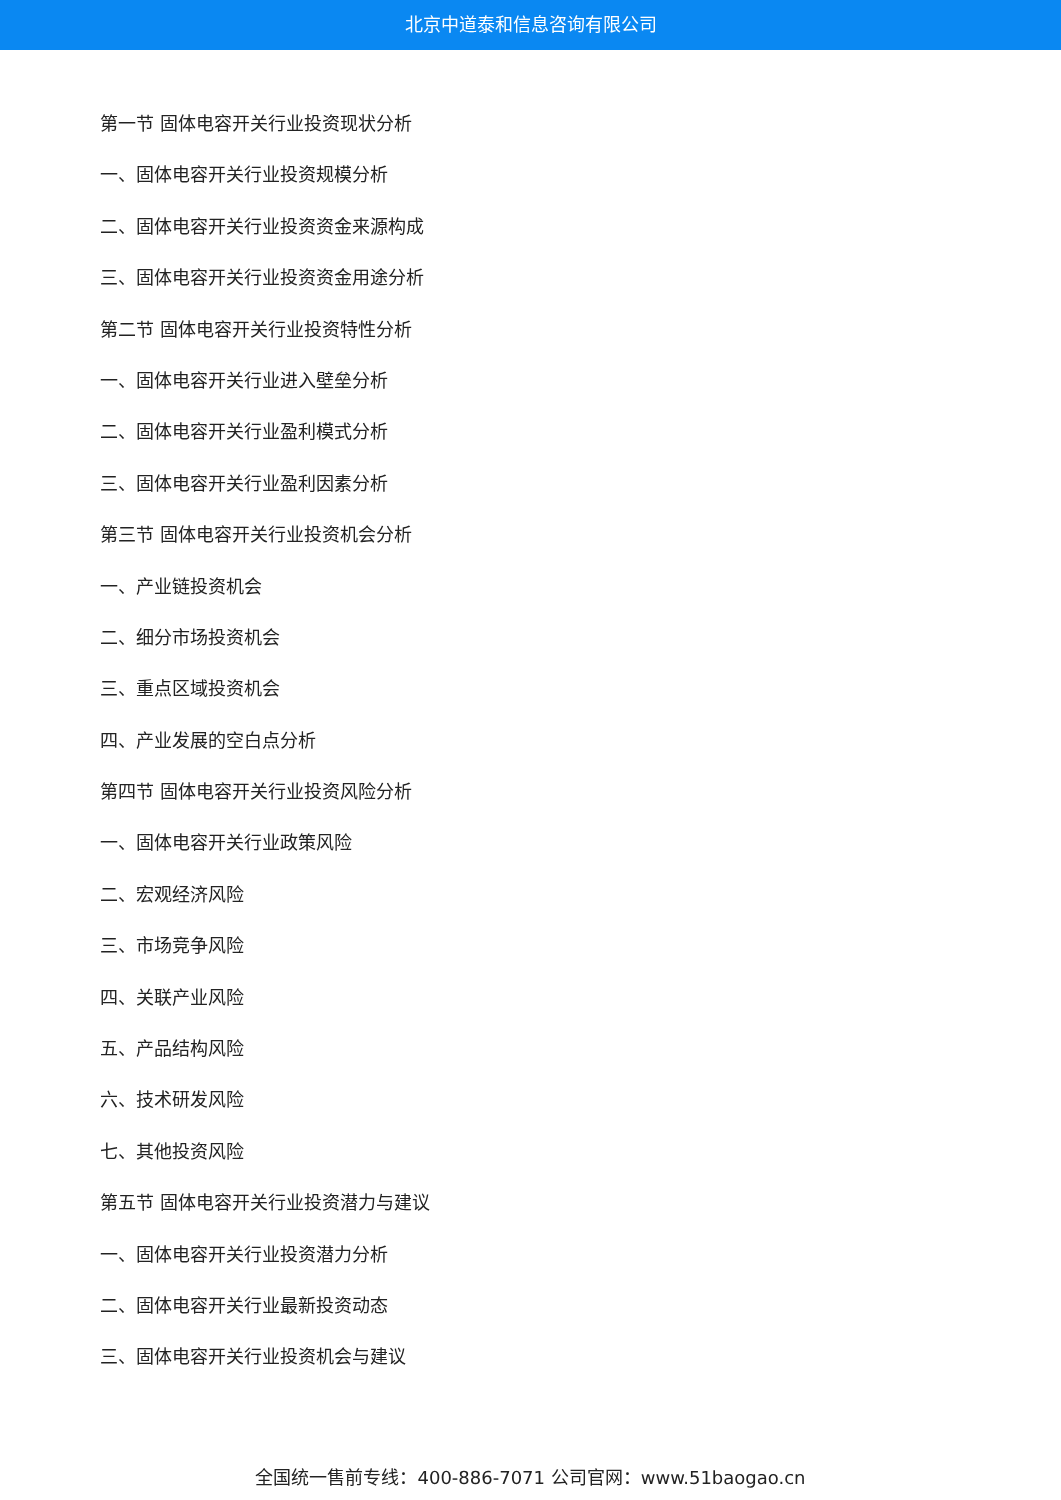北京中道泰和信息咨询有限公司
第一节 固体电容开关行业投资现状分析
一、固体电容开关行业投资规模分析
二、固体电容开关行业投资资金来源构成
三、固体电容开关行业投资资金用途分析
第二节 固体电容开关行业投资特性分析
一、固体电容开关行业进入壁垒分析
二、固体电容开关行业盈利模式分析
三、固体电容开关行业盈利因素分析
第三节 固体电容开关行业投资机会分析
一、产业链投资机会
二、细分市场投资机会
三、重点区域投资机会
四、产业发展的空白点分析
第四节 固体电容开关行业投资风险分析
一、固体电容开关行业政策风险
二、宏观经济风险
三、市场竞争风险
四、关联产业风险
五、产品结构风险
六、技术研发风险
七、其他投资风险
第五节 固体电容开关行业投资潜力与建议
一、固体电容开关行业投资潜力分析
二、固体电容开关行业最新投资动态
三、固体电容开关行业投资机会与建议
全国统一售前专线：400-886-7071 公司官网：www.51baogao.cn